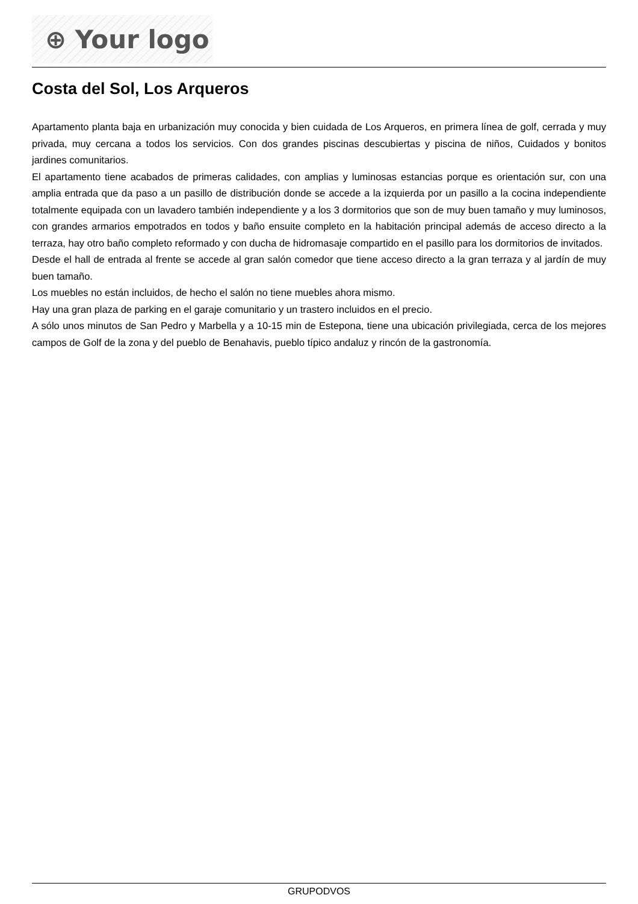⊕ Your logo
Costa del Sol, Los Arqueros
Apartamento planta baja en urbanización muy conocida y bien cuidada de Los Arqueros, en primera línea de golf, cerrada y muy privada, muy cercana a todos los servicios. Con dos grandes piscinas descubiertas y piscina de niños, Cuidados y bonitos jardines comunitarios.
El apartamento tiene acabados de primeras calidades, con amplias y luminosas estancias porque es orientación sur, con una amplia entrada que da paso a un pasillo de distribución donde se accede a la izquierda por un pasillo a la cocina independiente totalmente equipada con un lavadero también independiente y a los 3 dormitorios que son de muy buen tamaño y muy luminosos, con grandes armarios empotrados en todos y baño ensuite completo en la habitación principal además de acceso directo a la terraza, hay otro baño completo reformado y con ducha de hidromasaje compartido en el pasillo para los dormitorios de invitados.
Desde el hall de entrada al frente se accede al gran salón comedor que tiene acceso directo a la gran terraza y al jardín de muy buen tamaño.
Los muebles no están incluidos, de hecho el salón no tiene muebles ahora mismo.
Hay una gran plaza de parking en el garaje comunitario y un trastero incluidos en el precio.
A sólo unos minutos de San Pedro y Marbella y a 10-15 min de Estepona, tiene una ubicación privilegiada, cerca de los mejores campos de Golf de la zona y del pueblo de Benahavis, pueblo típico andaluz y rincón de la gastronomía.
GRUPODVOS